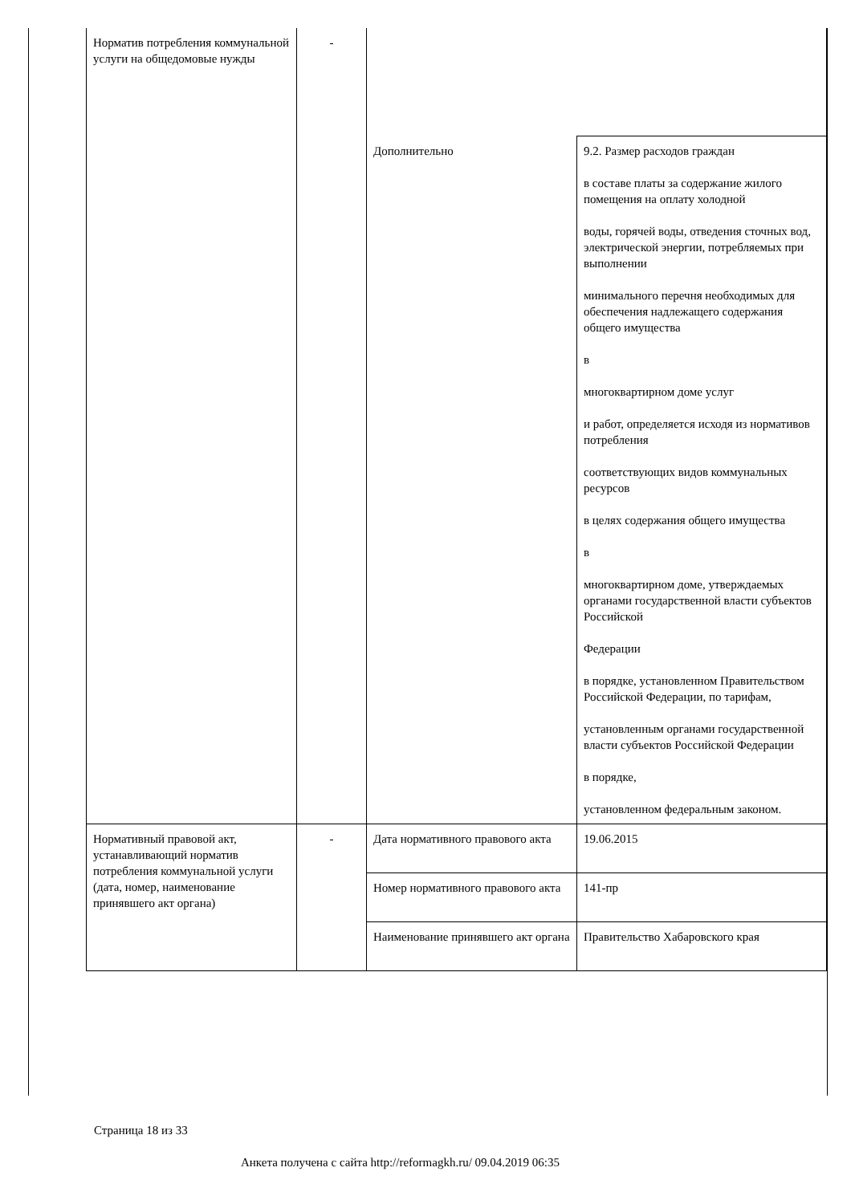| Норматив потребления коммунальной услуги на общедомовые нужды | - | | |
| | | Дополнительно | 9.2. Размер расходов граждан в составе платы за содержание жилого помещения на оплату холодной воды, горячей воды, отведения сточных вод, электрической энергии, потребляемых при выполнении минимального перечня необходимых для обеспечения надлежащего содержания общего имущества в многоквартирном доме услуг и работ, определяется исходя из нормативов потребления соответствующих видов коммунальных ресурсов в целях содержания общего имущества в многоквартирном доме, утверждаемых органами государственной власти субъектов Российской Федерации в порядке, установленном Правительством Российской Федерации, по тарифам, установленным органами государственной власти субъектов Российской Федерации в порядке, установленном федеральным законом. |
| Нормативный правовой акт, устанавливающий норматив потребления коммунальной услуги (дата, номер, наименование принявшего акт органа) | - | Дата нормативного правового акта | 19.06.2015 |
| | | Номер нормативного правового акта | 141-пр |
| | | Наименование принявшего акт органа | Правительство Хабаровского края |
Страница 18 из 33
Анкета получена с сайта http://reformagkh.ru/ 09.04.2019 06:35